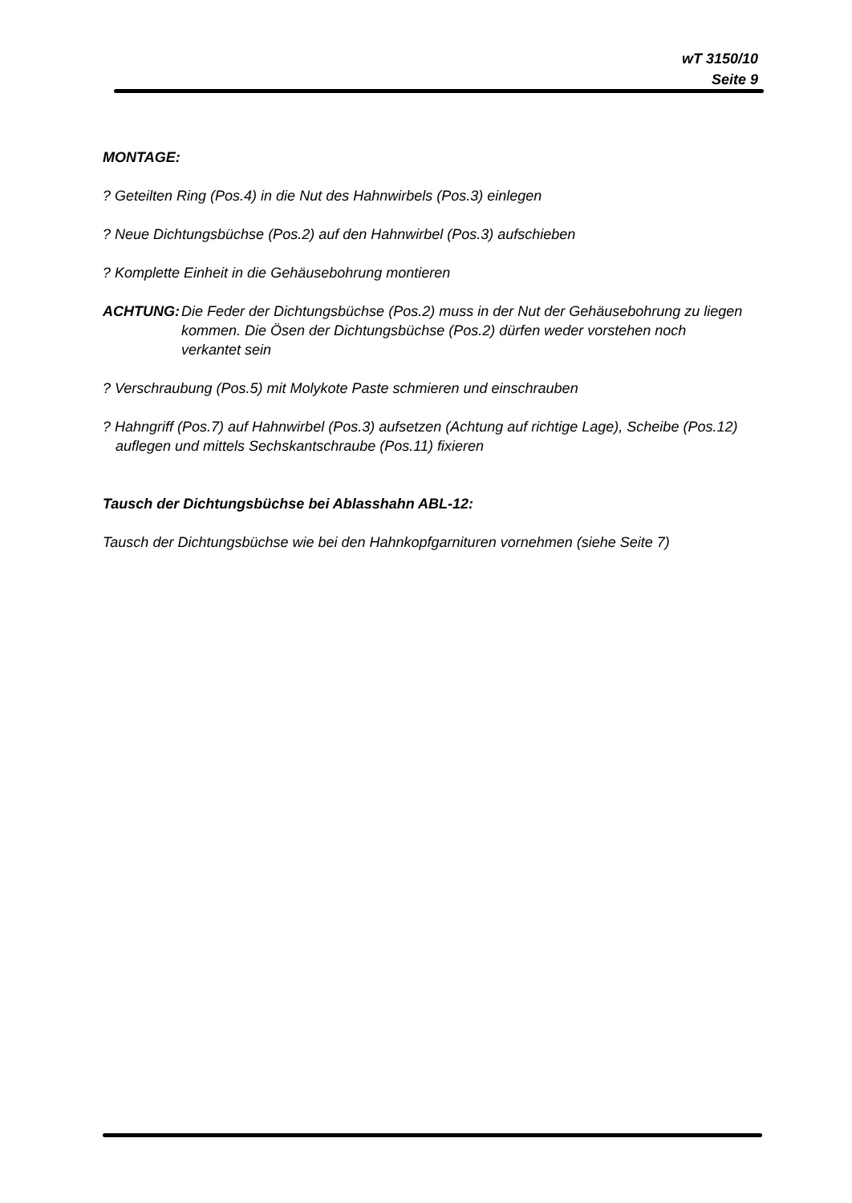wT 3150/10
Seite 9
MONTAGE:
? Geteilten Ring (Pos.4) in die Nut des Hahnwirbels (Pos.3) einlegen
? Neue Dichtungsbüchse (Pos.2) auf den Hahnwirbel (Pos.3) aufschieben
? Komplette Einheit in die Gehäusebohrung montieren
ACHTUNG: Die Feder der Dichtungsbüchse (Pos.2) muss in der Nut der Gehäusebohrung zu liegen kommen. Die Ösen der Dichtungsbüchse (Pos.2) dürfen weder vorstehen noch verkantet sein
? Verschraubung (Pos.5) mit Molykote Paste schmieren und einschrauben
? Hahngriff (Pos.7) auf Hahnwirbel (Pos.3) aufsetzen (Achtung auf richtige Lage), Scheibe (Pos.12) auflegen und mittels Sechskantschraube (Pos.11) fixieren
Tausch der Dichtungsbüchse bei Ablasshahn ABL-12:
Tausch der Dichtungsbüchse wie bei den Hahnkopfgarnituren vornehmen (siehe Seite 7)